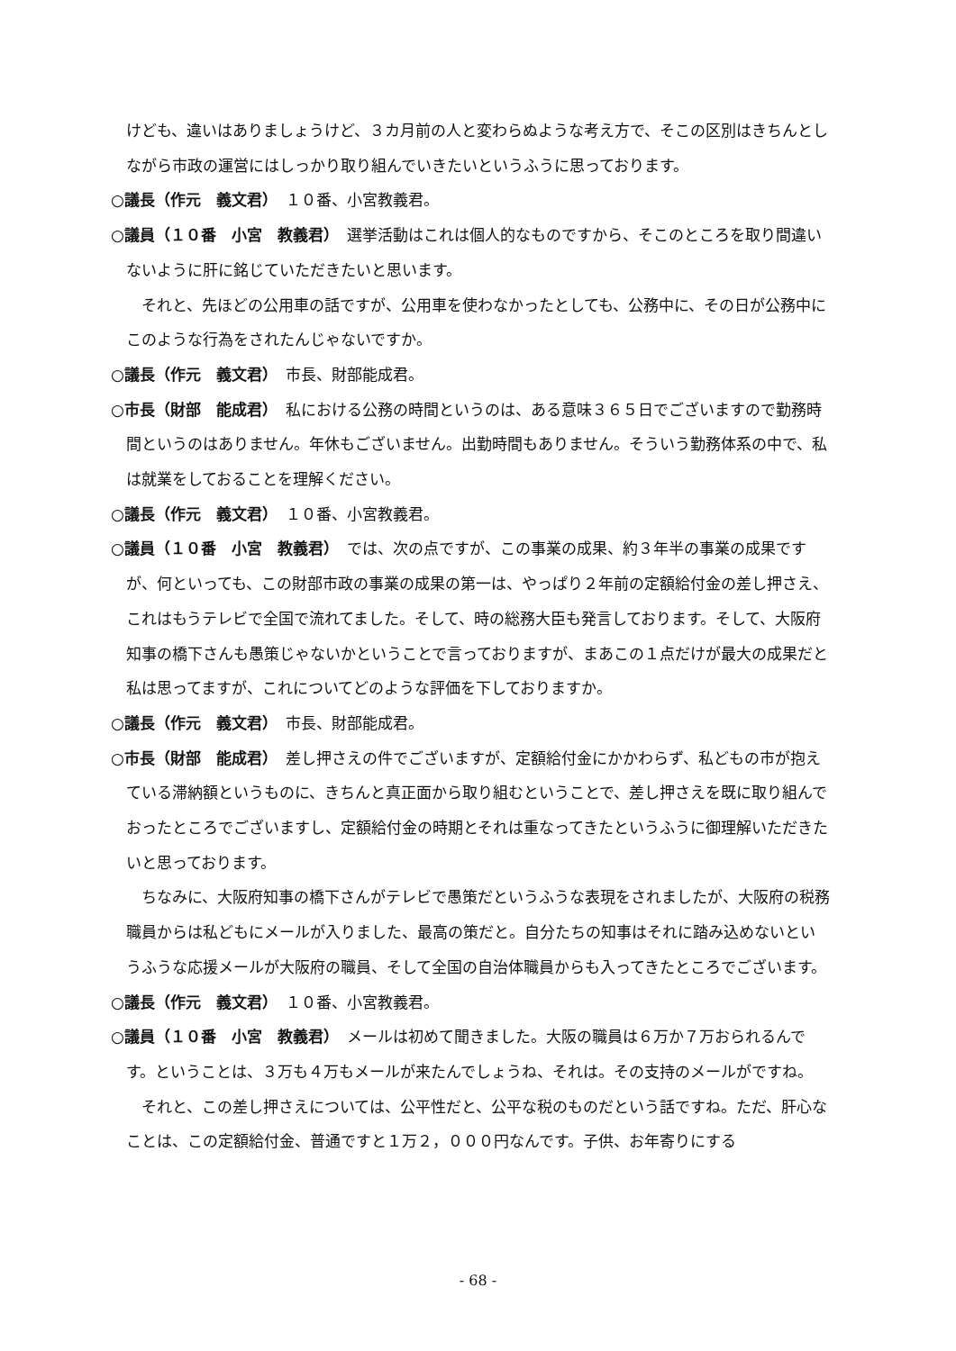けども、違いはありましょうけど、３カ月前の人と変わらぬような考え方で、そこの区別はきちんとしながら市政の運営にはしっかり取り組んでいきたいというふうに思っております。
○議長（作元　義文君）　１０番、小宮教義君。
○議員（１０番　小宮　教義君）　選挙活動はこれは個人的なものですから、そこのところを取り間違いないように肝に銘じていただきたいと思います。
それと、先ほどの公用車の話ですが、公用車を使わなかったとしても、公務中に、その日が公務中にこのような行為をされたんじゃないですか。
○議長（作元　義文君）　市長、財部能成君。
○市長（財部　能成君）　私における公務の時間というのは、ある意味３６５日でございますので勤務時間というのはありません。年休もございません。出勤時間もありません。そういう勤務体系の中で、私は就業をしておることを理解ください。
○議長（作元　義文君）　１０番、小宮教義君。
○議員（１０番　小宮　教義君）　では、次の点ですが、この事業の成果、約３年半の事業の成果ですが、何といっても、この財部市政の事業の成果の第一は、やっぱり２年前の定額給付金の差し押さえ、これはもうテレビで全国で流れてました。そして、時の総務大臣も発言しております。そして、大阪府知事の橋下さんも愚策じゃないかということで言っておりますが、まあこの１点だけが最大の成果だと私は思ってますが、これについてどのような評価を下しておりますか。
○議長（作元　義文君）　市長、財部能成君。
○市長（財部　能成君）　差し押さえの件でございますが、定額給付金にかかわらず、私どもの市が抱えている滞納額というものに、きちんと真正面から取り組むということで、差し押さえを既に取り組んでおったところでございますし、定額給付金の時期とそれは重なってきたというふうに御理解いただきたいと思っております。
ちなみに、大阪府知事の橋下さんがテレビで愚策だというふうな表現をされましたが、大阪府の税務職員からは私どもにメールが入りました、最高の策だと。自分たちの知事はそれに踏み込めないというふうな応援メールが大阪府の職員、そして全国の自治体職員からも入ってきたところでございます。
○議長（作元　義文君）　１０番、小宮教義君。
○議員（１０番　小宮　教義君）　メールは初めて聞きました。大阪の職員は６万か７万おられるんです。ということは、３万も４万もメールが来たんでしょうね、それは。その支持のメールがですね。
それと、この差し押さえについては、公平性だと、公平な税のものだという話ですね。ただ、肝心なことは、この定額給付金、普通ですと１万２，０００円なんです。子供、お年寄りにする
- 68 -